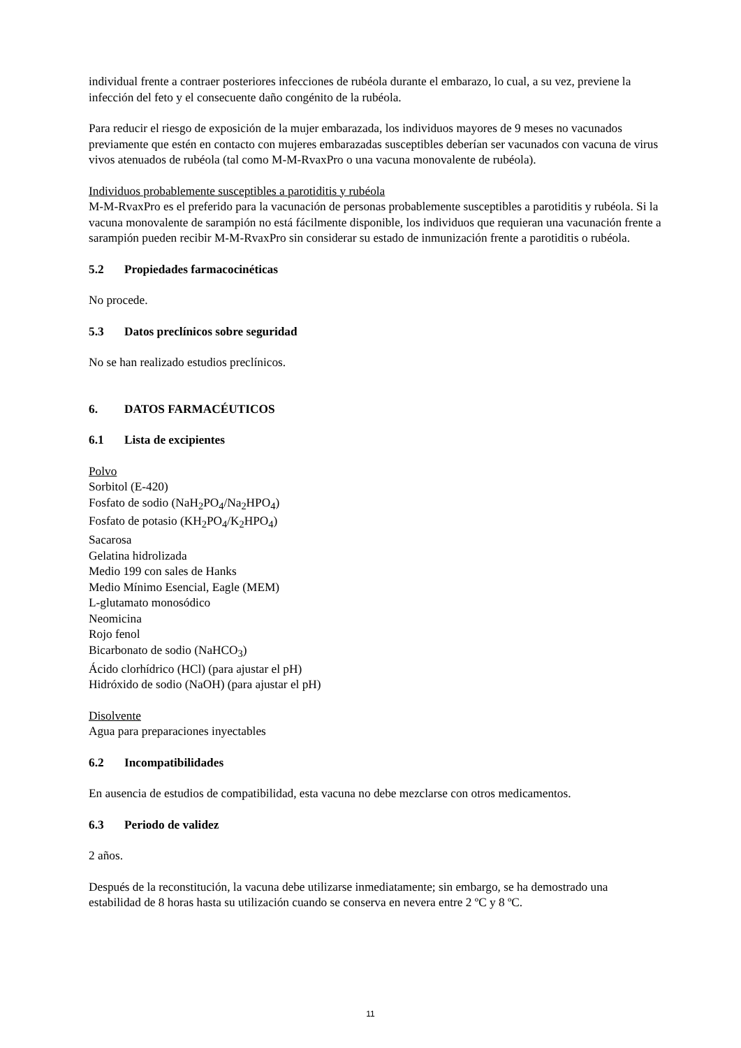individual frente a contraer posteriores infecciones de rubéola durante el embarazo, lo cual, a su vez, previene la infección del feto y el consecuente daño congénito de la rubéola.
Para reducir el riesgo de exposición de la mujer embarazada, los individuos mayores de 9 meses no vacunados previamente que estén en contacto con mujeres embarazadas susceptibles deberían ser vacunados con vacuna de virus vivos atenuados de rubéola (tal como M-M-RvaxPro o una vacuna monovalente de rubéola).
Individuos probablemente susceptibles a parotiditis y rubéola
M-M-RvaxPro es el preferido para la vacunación de personas probablemente susceptibles a parotiditis y rubéola. Si la vacuna monovalente de sarampión no está fácilmente disponible, los individuos que requieran una vacunación frente a sarampión pueden recibir M-M-RvaxPro sin considerar su estado de inmunización frente a parotiditis o rubéola.
5.2 Propiedades farmacocinéticas
No procede.
5.3 Datos preclínicos sobre seguridad
No se han realizado estudios preclínicos.
6. DATOS FARMACÉUTICOS
6.1 Lista de excipientes
Polvo
Sorbitol (E-420)
Fosfato de sodio (NaH<sub>2</sub>PO<sub>4</sub>/Na<sub>2</sub>HPO<sub>4</sub>)
Fosfato de potasio (KH<sub>2</sub>PO<sub>4</sub>/K<sub>2</sub>HPO<sub>4</sub>)
Sacarosa
Gelatina hidrolizada
Medio 199 con sales de Hanks
Medio Mínimo Esencial, Eagle (MEM)
L-glutamato monosódico
Neomicina
Rojo fenol
Bicarbonato de sodio (NaHCO<sub>3</sub>)
Ácido clorhídrico (HCl) (para ajustar el pH)
Hidróxido de sodio (NaOH) (para ajustar el pH)
Disolvente
Agua para preparaciones inyectables
6.2 Incompatibilidades
En ausencia de estudios de compatibilidad, esta vacuna no debe mezclarse con otros medicamentos.
6.3 Periodo de validez
2 años.
Después de la reconstitución, la vacuna debe utilizarse inmediatamente; sin embargo, se ha demostrado una estabilidad de 8 horas hasta su utilización cuando se conserva en nevera entre 2 ºC y 8 ºC.
11